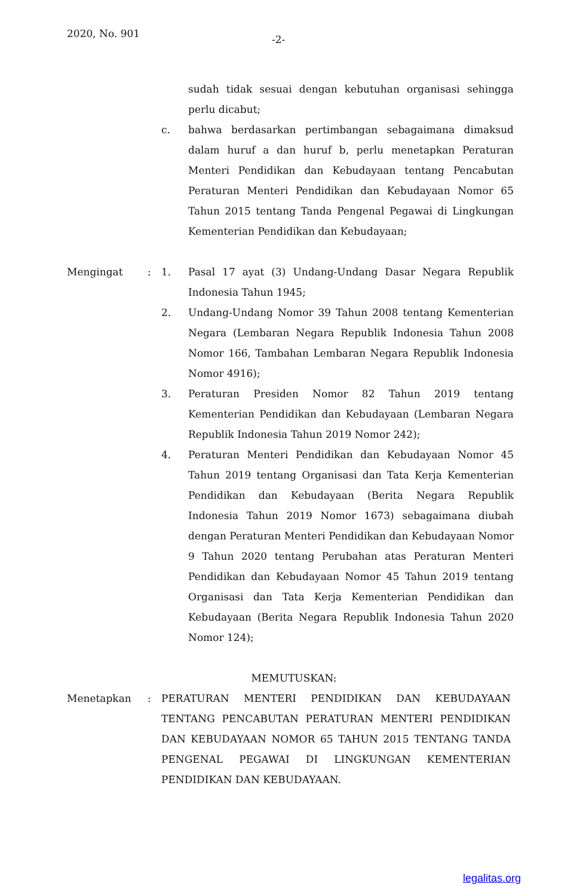2020, No. 901 -2-
sudah tidak sesuai dengan kebutuhan organisasi sehingga perlu dicabut;
c. bahwa berdasarkan pertimbangan sebagaimana dimaksud dalam huruf a dan huruf b, perlu menetapkan Peraturan Menteri Pendidikan dan Kebudayaan tentang Pencabutan Peraturan Menteri Pendidikan dan Kebudayaan Nomor 65 Tahun 2015 tentang Tanda Pengenal Pegawai di Lingkungan Kementerian Pendidikan dan Kebudayaan;
Mengingat : 1. Pasal 17 ayat (3) Undang-Undang Dasar Negara Republik Indonesia Tahun 1945;
2. Undang-Undang Nomor 39 Tahun 2008 tentang Kementerian Negara (Lembaran Negara Republik Indonesia Tahun 2008 Nomor 166, Tambahan Lembaran Negara Republik Indonesia Nomor 4916);
3. Peraturan Presiden Nomor 82 Tahun 2019 tentang Kementerian Pendidikan dan Kebudayaan (Lembaran Negara Republik Indonesia Tahun 2019 Nomor 242);
4. Peraturan Menteri Pendidikan dan Kebudayaan Nomor 45 Tahun 2019 tentang Organisasi dan Tata Kerja Kementerian Pendidikan dan Kebudayaan (Berita Negara Republik Indonesia Tahun 2019 Nomor 1673) sebagaimana diubah dengan Peraturan Menteri Pendidikan dan Kebudayaan Nomor 9 Tahun 2020 tentang Perubahan atas Peraturan Menteri Pendidikan dan Kebudayaan Nomor 45 Tahun 2019 tentang Organisasi dan Tata Kerja Kementerian Pendidikan dan Kebudayaan (Berita Negara Republik Indonesia Tahun 2020 Nomor 124);
MEMUTUSKAN:
Menetapkan : PERATURAN MENTERI PENDIDIKAN DAN KEBUDAYAAN TENTANG PENCABUTAN PERATURAN MENTERI PENDIDIKAN DAN KEBUDAYAAN NOMOR 65 TAHUN 2015 TENTANG TANDA PENGENAL PEGAWAI DI LINGKUNGAN KEMENTERIAN PENDIDIKAN DAN KEBUDAYAAN.
legalitas.org